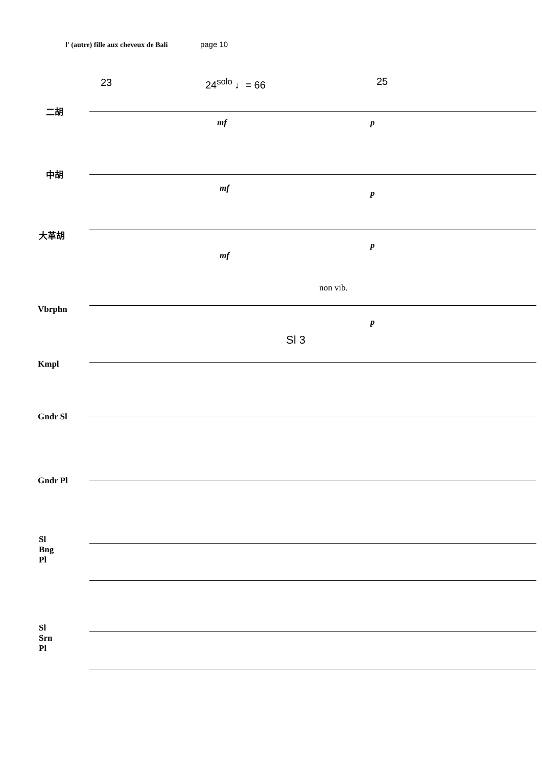l' (autre) fille aux cheveux de Bali page 10
23 24<sup>solo</sup> ♩= 66 25
non vib.
Sl 3
二胡
中胡
大革胡
Vbrphn
Kmpl
Gndr Sl
Gndr Pl
Sl
Bng
Pl
Sl
Srn
Pl
mf p
mf p
mf
p
p